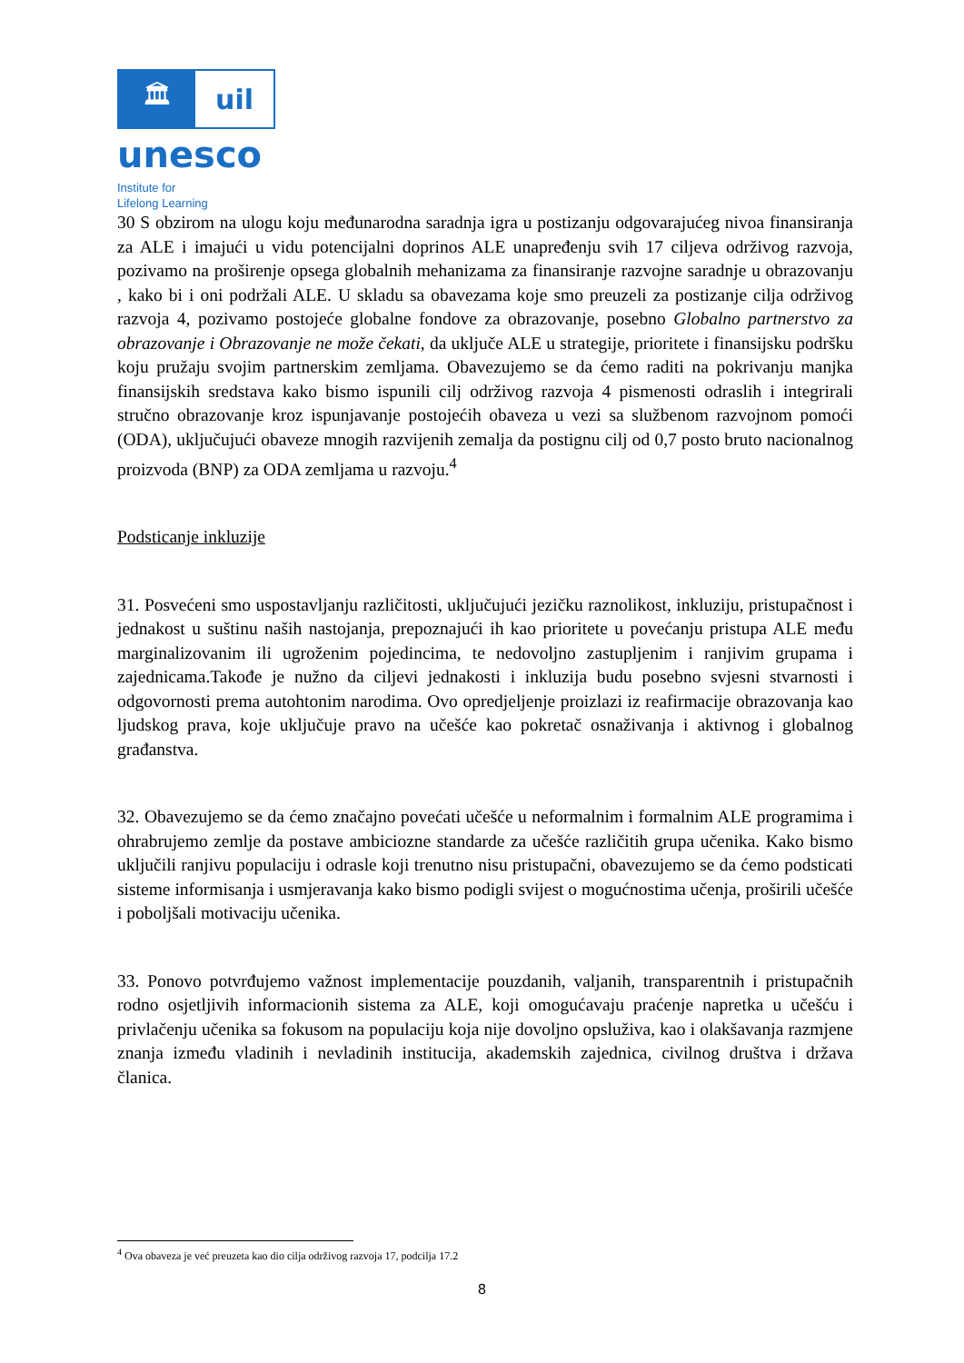🏛 uil
unesco
Institute for
Lifelong Learning
30 S obzirom na ulogu koju međunarodna saradnja igra u postizanju odgovarajućeg nivoa finansiranja za ALE i imajući u vidu potencijalni doprinos ALE unapređenju svih 17 ciljeva održivog razvoja, pozivamo na proširenje opsega globalnih mehanizama za finansiranje razvojne saradnje u obrazovanju , kako bi i oni podržali ALE. U skladu sa obavezama koje smo preuzeli za postizanje cilja održivog razvoja 4, pozivamo postojeće globalne fondove za obrazovanje, posebno Globalno partnerstvo za obrazovanje i Obrazovanje ne može čekati, da uključe ALE u strategije, prioritete i finansijsku podršku koju pružaju svojim partnerskim zemljama. Obavezujemo se da ćemo raditi na pokrivanju manjka finansijskih sredstava kako bismo ispunili cilj održivog razvoja 4 pismenosti odraslih i integrirali stručno obrazovanje kroz ispunjavanje postojećih obaveza u vezi sa službenom razvojnom pomoći (ODA), uključujući obaveze mnogih razvijenih zemalja da postignu cilj od 0,7 posto bruto nacionalnog proizvoda (BNP) za ODA zemljama u razvoju.<sup>4</sup>
Podsticanje inkluzije
31. Posvećeni smo uspostavljanju različitosti, uključujući jezičku raznolikost, inkluziju, pristupačnost i jednakost u suštinu naših nastojanja, prepoznajući ih kao prioritete u povećanju pristupa ALE među marginalizovanim ili ugroženim pojedincima, te nedovoljno zastupljenim i ranjivim grupama i zajednicama.Takođe je nužno da ciljevi jednakosti i inkluzija budu posebno svjesni stvarnosti i odgovornosti prema autohtonim narodima. Ovo opredjeljenje proizlazi iz reafirmacije obrazovanja kao ljudskog prava, koje uključuje pravo na učešće kao pokretač osnaživanja i aktivnog i globalnog građanstva.
32. Obavezujemo se da ćemo značajno povećati učešće u neformalnim i formalnim ALE programima i ohrabrujemo zemlje da postave ambiciozne standarde za učešće različitih grupa učenika. Kako bismo uključili ranjivu populaciju i odrasle koji trenutno nisu pristupačni, obavezujemo se da ćemo podsticati sisteme informisanja i usmjeravanja kako bismo podigli svijest o mogućnostima učenja, proširili učešće i poboljšali motivaciju učenika.
33. Ponovo potvrđujemo važnost implementacije pouzdanih, valjanih, transparentnih i pristupačnih rodno osjetljivih informacionih sistema za ALE, koji omogućavaju praćenje napretka u učešću i privlačenju učenika sa fokusom na populaciju koja nije dovoljno opsluživa, kao i olakšavanja razmjene znanja između vladinih i nevladinih institucija, akademskih zajednica, civilnog društva i država članica.
<sup>4</sup> Ova obaveza je već preuzeta kao dio cilja održivog razvoja 17, podcilja 17.2
8